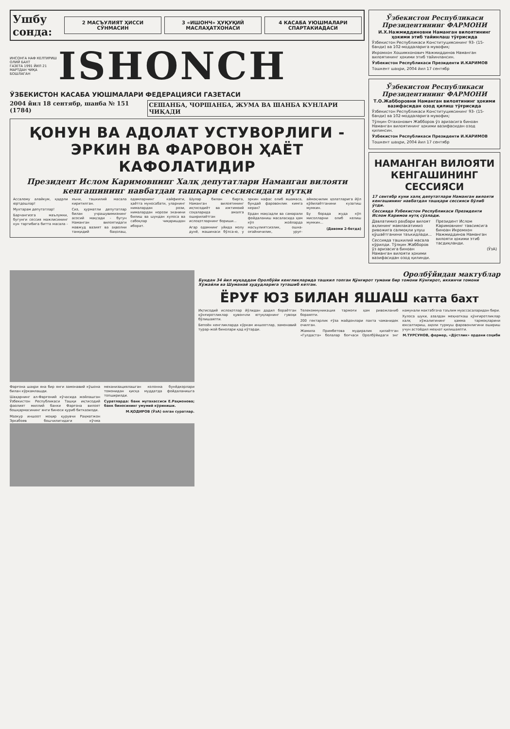Ушбу сонда:
2 МАСЪУЛИЯТ ҲИССИ СЎНМАСИН
3 «ИШОНЧ» ҲУҚУҚИЙ МАСЛАҲАТХОНАСИ
4 КАСАБА УЮШМАЛАРИ СПАРТАКИАДАСИ
ИНСОНГА НАФ КЕЛТИРИШ ОЛИЙ БАХТ
ГАЗЕТА 1991 ЙИЛ 21 МАРТДАН ЧИҚА БОШЛАГАН
ISHONCH
ЎЗБЕКИСТОН КАСАБА УЮШМАЛАРИ ФЕДЕРАЦИЯСИ ГАЗЕТАСИ
2004 йил 18 сентябр, шанба № 151 (1784) СЕШАНБА, ЧОРШАНБА, ЖУМА ВА ШАНБА КУНЛАРИ ЧИҚАДИ
ҚОНУН ВА АДОЛАТ УСТУВОРЛИГИ - ЭРКИН ВА ФАРОВОН ҲАЁТ КАФОЛАТИДИР
Президент Ислом Каримовнинг Халқ депутатлари Наманган вилояти кенгашининг навбатдан ташқари сессиясидаги нутқи
Ассалому алайкум, қадрли юртдошлар!
Мухтарам депутатлар!
Барчангизга маълумки, бугунги сессия мажлисининг кун тартибига битта масала - яъни, ташкилий масала киритилган.
Сиз, ҳурматли депутатлар билан учрашувимизнинг асосий мақсади - бугун Наманган вилоятидаги мавжуд вазият ва аҳволни танқидий баҳолаш, одамларнинг кайфияти, ҳаётга муносабати, уларнинг нималардан рози, нималардан норози эканини билиш ва шундан хулоса ва сабоқлар чиқаришдан иборат.
Шулар билан бирга, Наманган вилоятининг иқтисодиёт ва ижтимоий соҳаларида амалга оширилаётган ислоҳотларнинг бориши...
Агар одамнинг уйида молу дунё, машинаси бўлса-ю, у эркин нафас олиб яшамаса, бундай фаровонлик кимга керак?
Ердан мақсадли ва самарали фойдаланиш масаласида ҳам кўп жойларда масъулиятсизлик, ошна-оғайничилик, уруғ-аймоқчилик ҳолатларига йўл қўйилаётганини кузатиш мумкин.
Бу борада жуда кўп мисолларни олиб келиш мумкин...
(Давоми 2-бетда)
Ўзбекистон Республикаси Президентининг ФАРМОНИ
И.Х.Нажмиддиновни Наманган вилоятининг ҳокими этиб тайинлаш тўғрисида
Ўзбекистон Республикаси Конституциясининг 93- (15-банди) ва 102-моддаларига мувофиқ:
Икромхон Хошимхонович Нажмиддинов Наманган вилоятининг ҳокими этиб тайинлансин.
Ўзбекистон Республикаси Президенти И.КАРИМОВ
Тошкент шаҳри, 2004 йил 17 сентябр
Ўзбекистон Республикаси Президентининг ФАРМОНИ
Т.О.Жабборовни Наманган вилоятининг ҳокими вазифасидан озод қилиш тўғрисида
Ўзбекистон Республикаси Конституциясининг 93- (15-банди) ва 102-моддаларига мувофиқ:
Тўлқин Отахонович Жабборов ўз аризасига биноан Наманган вилоятининг ҳокими вазифасидан озод қилинсин.
Ўзбекистон Республикаси Президенти И.КАРИМОВ
Тошкент шаҳри, 2004 йил 17 сентябр
НАМАНГАН ВИЛОЯТИ КЕНГАШИНИНГ СЕССИЯСИ
17 сентябр куни халқ депутатлари Наманган вилояти кенгашининг навбатдан ташқари сессияси бўлиб ўтди.
Сессияда Ўзбекистон Республикаси Президенти Ислом Каримов нутқ сўзлади.
Давлатимиз раҳбари вилоят аҳлининг мамлакатимиз ривожига салмоқли улуш қўшаётганини таъкидлади...
Сессияда ташкилий масала кўрилди. Тўлқин Жабборов ўз аризасига биноан Наманган вилояти ҳокими вазифасидан озод қилинди.
Президент Ислом Каримовнинг тавсиясига биноан Икромхон Нажмиддинов Наманган вилояти ҳокими этиб тасдиқланди.
(ЎзА)
Фарғона шаҳри яна бир янги замонавий кўшона билан кўркамлашди.
Шаҳарнинг ал-Фарғоний кўчасида жойлашган Ўзбекистон Республикаси Ташқи иқтисодий фаолият миллий банки Фарғона вилоят бошқармасининг янги биноси қуриб битказилди.
Мазкур иншоот моҳир қурувчи Раҳматжон Эркабоев бошчилигидаги кўчма механизациялашган колонна бунёдкорлари томонидан қисқа муддатда фойдаланишга топширилди.
Суратларда: банк мутахассиси Е.Раҳмонова; банк биносининг умумий кўриниши.
М.ҚОДИРОВ (ЎзА) олган суратлар.
Оролбўйидан мактублар
Бундан 34 йил муқаддам Оролбўйи кенгликларида ташкил топган Қўнғирот тумани бир томони Кўнғирот, иккинчи томони Хўжайли ва Шуманай ҳудудларига туташиб кетган.
ЁРУҒ ЮЗ БИЛАН ЯШАШ катта бахт
Иқтисодий ислоҳотлар йўлидан дадил бораётган қўнғиротликлар қувончли ютуқларнинг гувоҳи бўлишаяпти.
Бепоён кенгликларда кўркам иншоотлар, замонавий турар-жой бинолари қад кўтарди.
Телекоммуникация тармоғи ҳам ривожланиб бораяпти.
200 гектарлик ғўза майдонлари пахта чаманидек очилган.
Жамила Примбетова мудиралик қилаётган «Гулдаста» болалар боғчаси Оролбўйидаги энг намунали мактабгача таълим муассасаларидан бири.
Хулоса шуки, азалдан меҳнаткаш қўнғиротликлар халқ хўжалигининг ҳамма тармоқларини юксалтириш, аҳоли турмуш фаровонлигини ошириш учун астойдил меҳнат қилишаяпти.
М.ТУРСУНОВ, фермер, «Дўстлик» ордени соҳиби